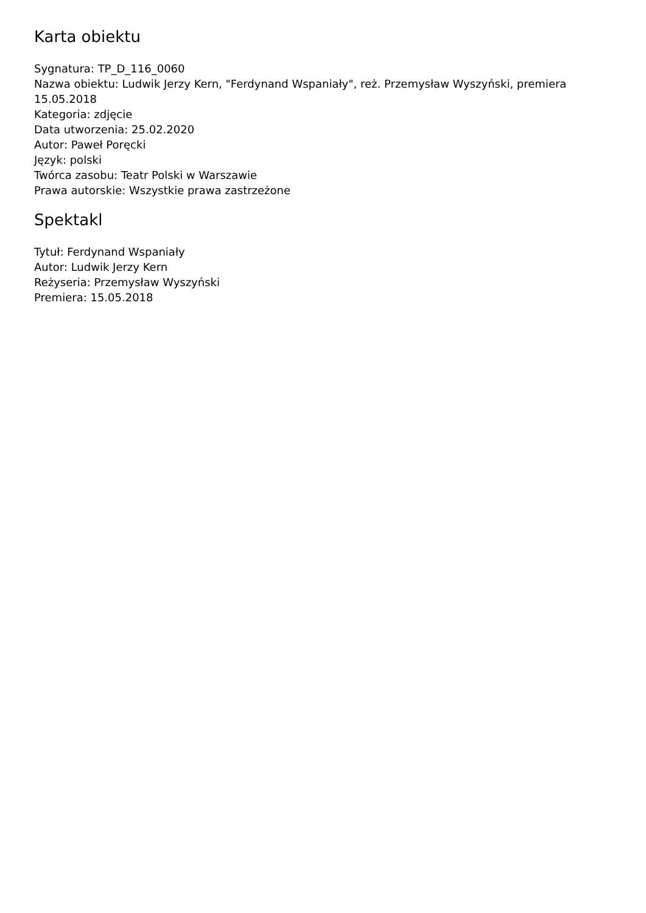Karta obiektu
Sygnatura: TP_D_116_0060
Nazwa obiektu: Ludwik Jerzy Kern, "Ferdynand Wspaniały", reż. Przemysław Wyszyński, premiera 15.05.2018
Kategoria: zdjęcie
Data utworzenia: 25.02.2020
Autor: Paweł Poręcki
Język: polski
Twórca zasobu: Teatr Polski w Warszawie
Prawa autorskie: Wszystkie prawa zastrzeżone
Spektakl
Tytuł: Ferdynand Wspaniały
Autor: Ludwik Jerzy Kern
Reżyseria: Przemysław Wyszyński
Premiera: 15.05.2018